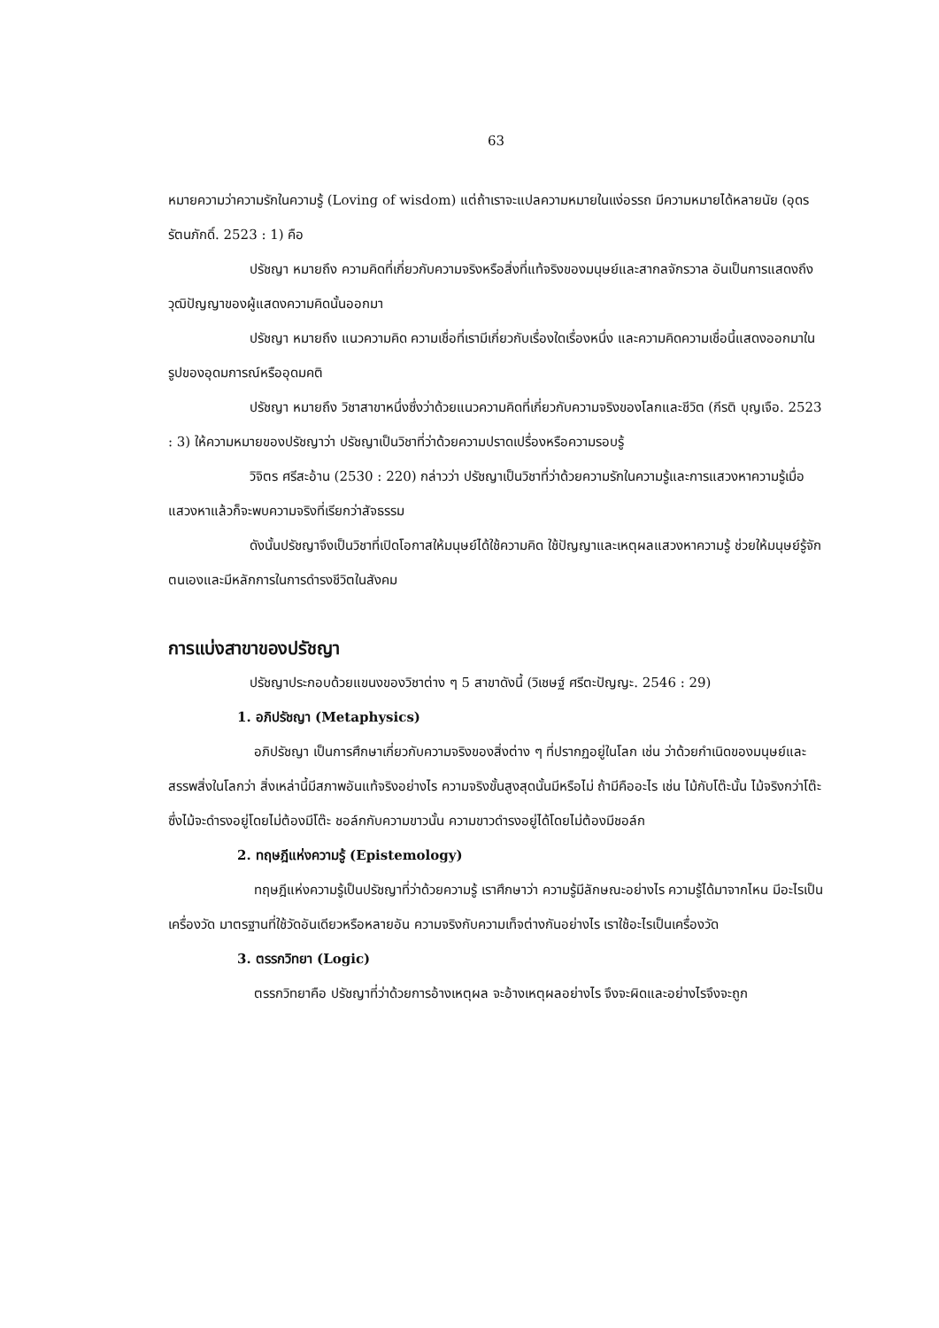63
หมายความว่าความรักในความรู้ (Loving of wisdom) แต่ถ้าเราจะแปลความหมายในแง่อรรถ มีความหมายได้หลายนัย (อุดร รัตนภักดิ์. 2523 : 1) คือ
ปรัชญา หมายถึง ความคิดที่เกี่ยวกับความจริงหรือสิ่งที่แท้จริงของมนุษย์และสากลจักรวาล อันเป็นการแสดงถึงวุฒิปัญญาของผู้แสดงความคิดนั้นออกมา
ปรัชญา หมายถึง แนวความคิด ความเชื่อที่เรามีเกี่ยวกับเรื่องใดเรื่องหนึ่ง และความคิดความเชื่อนี้แสดงออกมาในรูปของอุดมการณ์หรืออุดมคติ
ปรัชญา หมายถึง วิชาสาขาหนึ่งซึ่งว่าด้วยแนวความคิดที่เกี่ยวกับความจริงของโลกและชีวิต (กีรติ บุญเจือ. 2523 : 3) ให้ความหมายของปรัชญาว่า ปรัชญาเป็นวิชาที่ว่าด้วยความปราดเปรื่องหรือความรอบรู้
วิจิตร ศรีสะอ้าน (2530 : 220) กล่าวว่า ปรัชญาเป็นวิชาที่ว่าด้วยความรักในความรู้และการแสวงหาความรู้เมื่อแสวงหาแล้วก็จะพบความจริงที่เรียกว่าสัจธรรม
ดังนั้นปรัชญาจึงเป็นวิชาที่เปิดโอกาสให้มนุษย์ได้ใช้ความคิด ใช้ปัญญาและเหตุผลแสวงหาความรู้ ช่วยให้มนุษย์รู้จักตนเองและมีหลักการในการดำรงชีวิตในสังคม
การแบ่งสาขาของปรัชญา
ปรัชญาประกอบด้วยแขนงของวิชาต่าง ๆ 5 สาขาดังนี้ (วิเชษฐ์ ศรีตะปัญญะ. 2546 : 29)
1. อภิปรัชญา (Metaphysics)
อภิปรัชญา เป็นการศึกษาเกี่ยวกับความจริงของสิ่งต่าง ๆ ที่ปรากฏอยู่ในโลก เช่น ว่าด้วยกำเนิดของมนุษย์และสรรพสิ่งในโลกว่า สิ่งเหล่านี้มีสภาพอันแท้จริงอย่างไร ความจริงขั้นสูงสุดนั้นมีหรือไม่ ถ้ามีคืออะไร เช่น ไม้กับโต๊ะนั้น ไม้จริงกว่าโต๊ะ ซึ่งไม้จะดำรงอยู่โดยไม่ต้องมีโต๊ะ ชอล์กกับความขาวนั้น ความขาวดำรงอยู่ได้โดยไม่ต้องมีชอล์ก
2. ทฤษฎีแห่งความรู้ (Epistemology)
ทฤษฎีแห่งความรู้เป็นปรัชญาที่ว่าด้วยความรู้ เราศึกษาว่า ความรู้มีลักษณะอย่างไร ความรู้ได้มาจากไหน มีอะไรเป็นเครื่องวัด มาตรฐานที่ใช้วัดอันเดียวหรือหลายอัน ความจริงกับความเท็จต่างกันอย่างไร เราใช้อะไรเป็นเครื่องวัด
3. ตรรกวิทยา (Logic)
ตรรกวิทยาคือ ปรัชญาที่ว่าด้วยการอ้างเหตุผล จะอ้างเหตุผลอย่างไร จึงจะผิดและอย่างไรจึงจะถูก